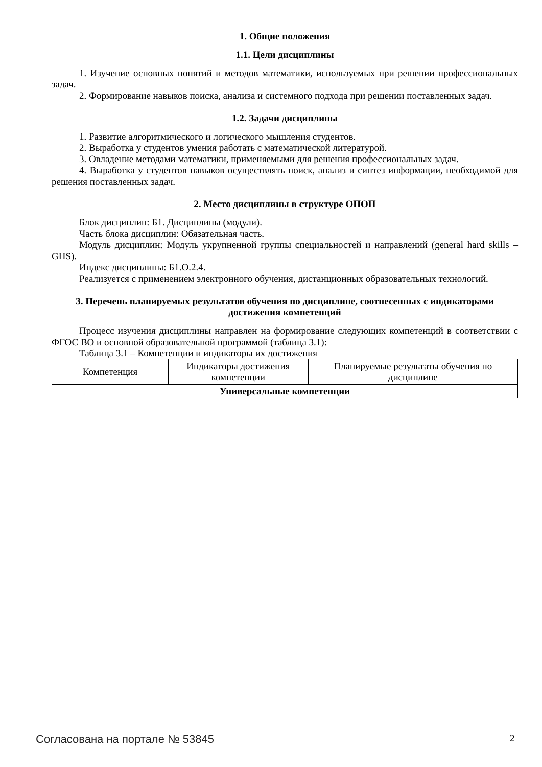1. Общие положения
1.1. Цели дисциплины
1. Изучение основных понятий и методов математики, используемых при решении профессиональных задач.
2. Формирование навыков поиска, анализа и системного подхода при решении поставленных задач.
1.2. Задачи дисциплины
1. Развитие алгоритмического и логического мышления студентов.
2. Выработка у студентов умения работать с математической литературой.
3. Овладение методами математики, применяемыми для решения профессиональных задач.
4. Выработка у студентов навыков осуществлять поиск, анализ и синтез информации, необходимой для решения поставленных задач.
2. Место дисциплины в структуре ОПОП
Блок дисциплин: Б1. Дисциплины (модули).
Часть блока дисциплин: Обязательная часть.
Модуль дисциплин: Модуль укрупненной группы специальностей и направлений (general hard skills – GHS).
Индекс дисциплины: Б1.О.2.4.
Реализуется с применением электронного обучения, дистанционных образовательных технологий.
3. Перечень планируемых результатов обучения по дисциплине, соотнесенных с индикаторами достижения компетенций
Процесс изучения дисциплины направлен на формирование следующих компетенций в соответствии с ФГОС ВО и основной образовательной программой (таблица 3.1):
Таблица 3.1 – Компетенции и индикаторы их достижения
| Компетенция | Индикаторы достижения компетенции | Планируемые результаты обучения по дисциплине |
| --- | --- | --- |
| Универсальные компетенции | | |
Согласована на портале № 53845 2